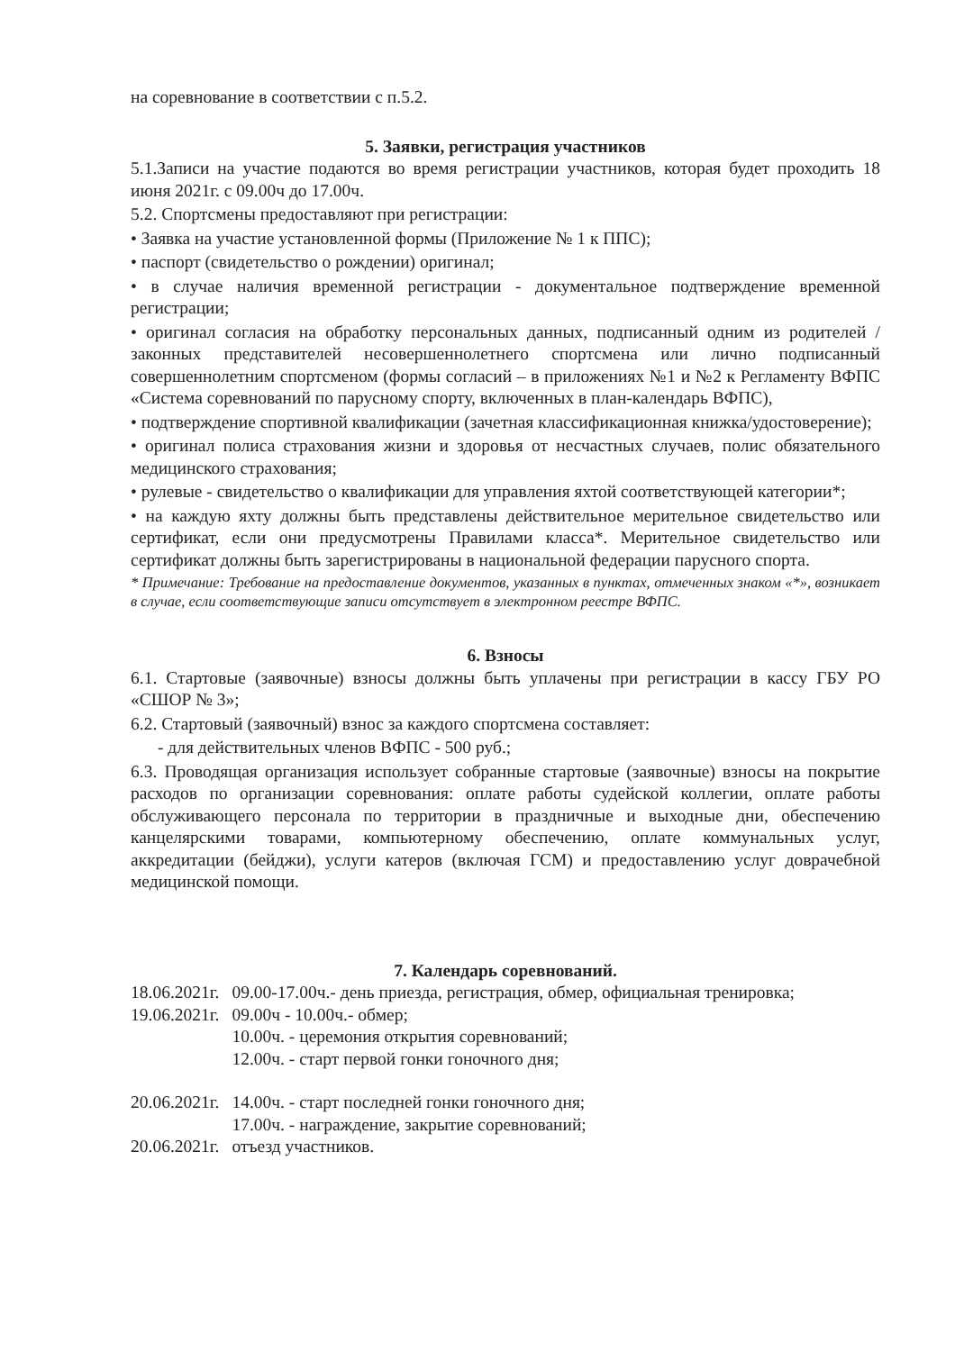на соревнование в соответствии с п.5.2.
5. Заявки, регистрация участников
5.1.Записи на участие подаются во время регистрации участников, которая будет проходить 18 июня 2021г. с 09.00ч до 17.00ч.
5.2. Спортсмены предоставляют при регистрации:
• Заявка на участие установленной формы (Приложение № 1 к ППС);
• паспорт (свидетельство о рождении) оригинал;
• в случае наличия временной регистрации - документальное подтверждение временной регистрации;
• оригинал согласия на обработку персональных данных, подписанный одним из родителей / законных представителей несовершеннолетнего спортсмена или лично подписанный совершеннолетним спортсменом (формы согласий – в приложениях №1 и №2 к Регламенту ВФПС «Система соревнований по парусному спорту, включенных в план-календарь ВФПС),
• подтверждение спортивной квалификации (зачетная классификационная книжка/удостоверение);
• оригинал полиса страхования жизни и здоровья от несчастных случаев, полис обязательного медицинского страхования;
• рулевые - свидетельство о квалификации для управления яхтой соответствующей категории*;
• на каждую яхту должны быть представлены действительное мерительное свидетельство или сертификат, если они предусмотрены Правилами класса*. Мерительное свидетельство или сертификат должны быть зарегистрированы в национальной федерации парусного спорта.
* Примечание: Требование на предоставление документов, указанных в пунктах, отмеченных знаком «*», возникает в случае, если соответствующие записи отсутствует в электронном реестре ВФПС.
6. Взносы
6.1. Стартовые (заявочные) взносы должны быть уплачены при регистрации в кассу ГБУ РО «СШОР № 3»;
6.2. Стартовый (заявочный) взнос за каждого спортсмена составляет:
- для действительных членов ВФПС - 500 руб.;
6.3. Проводящая организация использует собранные стартовые (заявочные) взносы на покрытие расходов по организации соревнования: оплате работы судейской коллегии, оплате работы обслуживающего персонала по территории в праздничные и выходные дни, обеспечению канцелярскими товарами, компьютерному обеспечению, оплате коммунальных услуг, аккредитации (бейджи), услуги катеров (включая ГСМ) и предоставлению услуг доврачебной медицинской помощи.
7. Календарь соревнований.
| 18.06.2021г. | 09.00-17.00ч.- день приезда, регистрация, обмер, официальная тренировка; |
| 19.06.2021г. | 09.00ч - 10.00ч.- обмер; |
| | 10.00ч. - церемония открытия соревнований; |
| | 12.00ч. - старт первой гонки гоночного дня; |
| 20.06.2021г. | 14.00ч. - старт последней гонки гоночного дня; |
| | 17.00ч. - награждение, закрытие соревнований; |
| 20.06.2021г. | отъезд участников. |